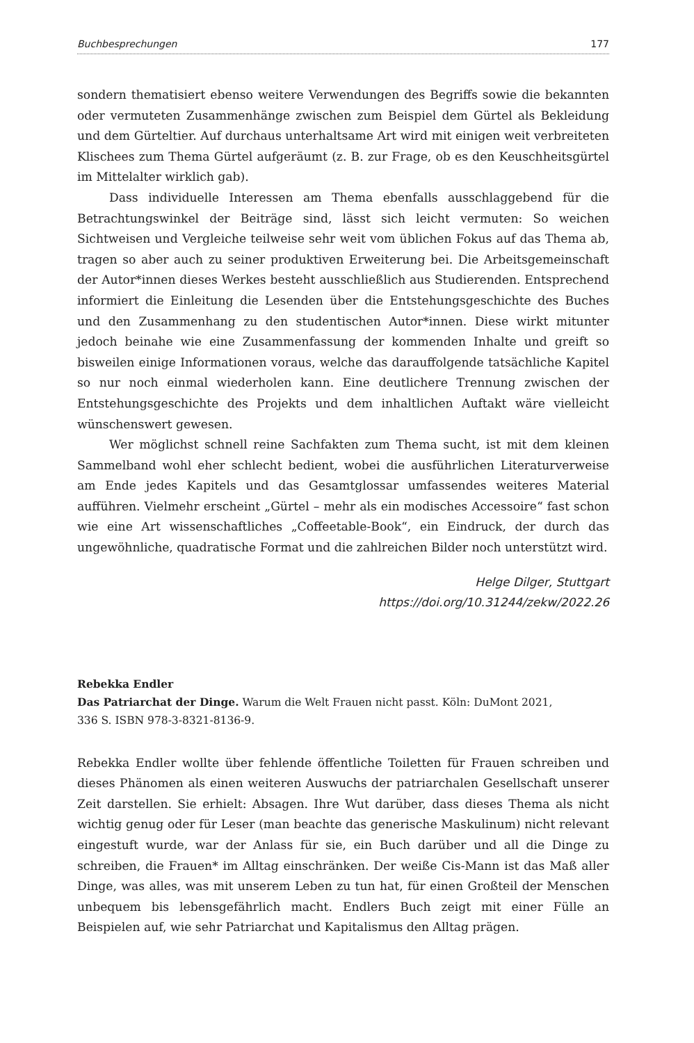Buchbesprechungen 177
sondern thematisiert ebenso weitere Verwendungen des Begriffs sowie die bekannten oder vermuteten Zusammenhänge zwischen zum Beispiel dem Gürtel als Bekleidung und dem Gürteltier. Auf durchaus unterhaltsame Art wird mit einigen weit verbreiteten Klischees zum Thema Gürtel aufgeräumt (z. B. zur Frage, ob es den Keuschheitsgürtel im Mittelalter wirklich gab).
Dass individuelle Interessen am Thema ebenfalls ausschlaggebend für die Betrachtungswinkel der Beiträge sind, lässt sich leicht vermuten: So weichen Sichtweisen und Vergleiche teilweise sehr weit vom üblichen Fokus auf das Thema ab, tragen so aber auch zu seiner produktiven Erweiterung bei. Die Arbeitsgemeinschaft der Autor*innen dieses Werkes besteht ausschließlich aus Studierenden. Entsprechend informiert die Einleitung die Lesenden über die Entstehungsgeschichte des Buches und den Zusammenhang zu den studentischen Autor*innen. Diese wirkt mitunter jedoch beinahe wie eine Zusammenfassung der kommenden Inhalte und greift so bisweilen einige Informationen voraus, welche das darauffolgende tatsächliche Kapitel so nur noch einmal wiederholen kann. Eine deutlichere Trennung zwischen der Entstehungsgeschichte des Projekts und dem inhaltlichen Auftakt wäre vielleicht wünschenswert gewesen.
Wer möglichst schnell reine Sachfakten zum Thema sucht, ist mit dem kleinen Sammelband wohl eher schlecht bedient, wobei die ausführlichen Literaturverweise am Ende jedes Kapitels und das Gesamtglossar umfassendes weiteres Material aufführen. Vielmehr erscheint „Gürtel – mehr als ein modisches Accessoire“ fast schon wie eine Art wissenschaftliches „Coffeetable-Book“, ein Eindruck, der durch das ungewöhnliche, quadratische Format und die zahlreichen Bilder noch unterstützt wird.
Helge Dilger, Stuttgart
https://doi.org/10.31244/zekw/2022.26
Rebekka Endler
Das Patriarchat der Dinge. Warum die Welt Frauen nicht passt. Köln: DuMont 2021,
336 S. ISBN 978-3-8321-8136-9.
Rebekka Endler wollte über fehlende öffentliche Toiletten für Frauen schreiben und dieses Phänomen als einen weiteren Auswuchs der patriarchalen Gesellschaft unserer Zeit darstellen. Sie erhielt: Absagen. Ihre Wut darüber, dass dieses Thema als nicht wichtig genug oder für Leser (man beachte das generische Maskulinum) nicht relevant eingestuft wurde, war der Anlass für sie, ein Buch darüber und all die Dinge zu schreiben, die Frauen* im Alltag einschränken. Der weiße Cis-Mann ist das Maß aller Dinge, was alles, was mit unserem Leben zu tun hat, für einen Großteil der Menschen unbequem bis lebensgefährlich macht. Endlers Buch zeigt mit einer Fülle an Beispielen auf, wie sehr Patriarchat und Kapitalismus den Alltag prägen.